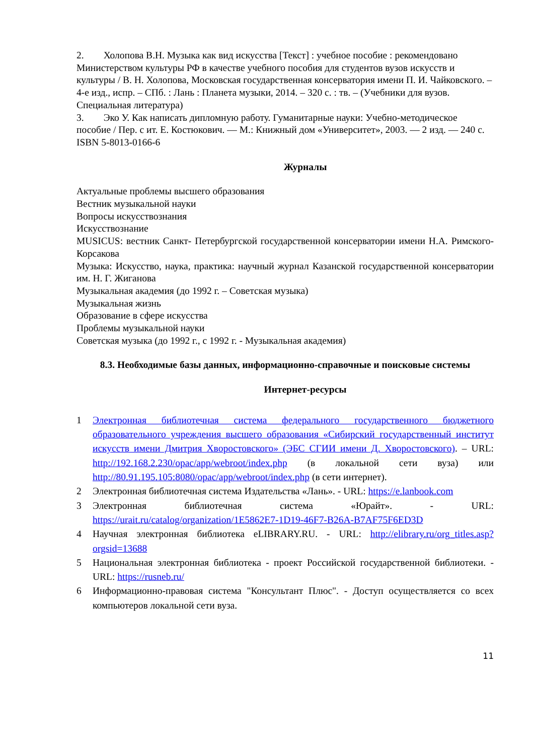2. Холопова В.Н. Музыка как вид искусства [Текст] : учебное пособие : рекомендовано Министерством культуры РФ в качестве учебного пособия для студентов вузов искусств и культуры / В. Н. Холопова, Московская государственная консерватория имени П. И. Чайковского. – 4-е изд., испр. – СПб. : Лань : Планета музыки, 2014. – 320 с. : тв. – (Учебники для вузов. Специальная литература)
3. Эко У. Как написать дипломную работу. Гуманитарные науки: Учебно-методическое пособие / Пер. с ит. Е. Костюкович. — М.: Книжный дом «Университет», 2003. — 2 изд. — 240 с. ISBN 5-8013-0166-6
Журналы
Актуальные проблемы высшего образования
Вестник музыкальной науки
Вопросы искусствознания
Искусствознание
MUSICUS: вестник Санкт- Петербургской государственной консерватории имени Н.А. Римского-Корсакова
Музыка: Искусство, наука, практика: научный журнал Казанской государственной консерватории им. Н. Г. Жиганова
Музыкальная академия (до 1992 г. – Советская музыка)
Музыкальная жизнь
Образование в сфере искусства
Проблемы музыкальной науки
Советская музыка (до 1992 г., с 1992 г. - Музыкальная академия)
8.3. Необходимые базы данных, информационно-справочные и поисковые системы
Интернет-ресурсы
1 Электронная библиотечная система федерального государственного бюджетного образовательного учреждения высшего образования «Сибирский государственный институт искусств имени Дмитрия Хворостовского» (ЭБС СГИИ имени Д. Хворостовского). – URL: http://192.168.2.230/opac/app/webroot/index.php (в локальной сети вуза) или http://80.91.195.105:8080/opac/app/webroot/index.php (в сети интернет).
2 Электронная библиотечная система Издательства «Лань». - URL: https://e.lanbook.com
3 Электронная библиотечная система «Юрайт». - URL: https://urait.ru/catalog/organization/1E5862E7-1D19-46F7-B26A-B7AF75F6ED3D
4 Научная электронная библиотека eLIBRARY.RU. - URL: http://elibrary.ru/org_titles.asp?orgsid=13688
5 Национальная электронная библиотека - проект Российской государственной библиотеки. - URL: https://rusneb.ru/
6 Информационно-правовая система "Консультант Плюс". - Доступ осуществляется со всех компьютеров локальной сети вуза.
11